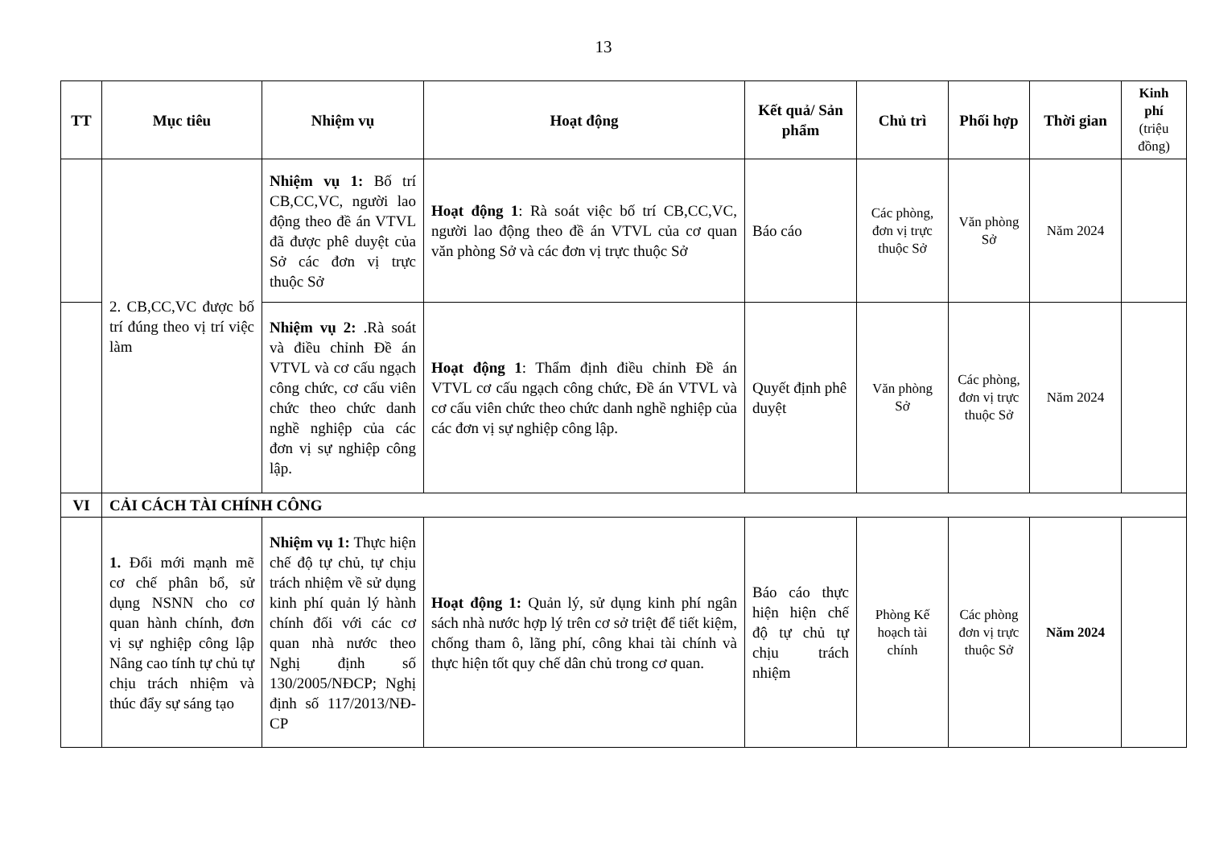13
| TT | Mục tiêu | Nhiệm vụ | Hoạt động | Kết quả/ Sản phẩm | Chủ trì | Phối hợp | Thời gian | Kinh phí (triệu đồng) |
| --- | --- | --- | --- | --- | --- | --- | --- | --- |
| | 2. CB,CC,VC được bố trí đúng theo vị trí việc làm | Nhiệm vụ 1: Bố trí CB,CC,VC, người lao động theo đề án VTVL đã được phê duyệt của Sở các đơn vị trực thuộc Sở | Hoạt động 1 : Rà soát việc bố trí CB,CC,VC, người lao động theo đề án VTVL của cơ quan văn phòng Sở và các đơn vị trực thuộc Sở | Báo cáo | Các phòng, đơn vị trực thuộc Sở | Văn phòng Sở | Năm 2024 | |
| | | Nhiệm vụ 2: .Rà soát và điều chỉnh Đề án VTVL và cơ cấu ngạch công chức, cơ cấu viên chức theo chức danh nghề nghiệp của các đơn vị sự nghiệp công lập. | Hoạt động 1 : Thẩm định điều chỉnh Đề án VTVL cơ cấu ngạch công chức, Đề án VTVL và cơ cấu viên chức theo chức danh nghề nghiệp của các đơn vị sự nghiệp công lập. | Quyết định phê duyệt | Văn phòng Sở | Các phòng, đơn vị trực thuộc Sở | Năm 2024 | |
| VI | CẢI CÁCH TÀI CHÍNH CÔNG | | | | | | | |
| | 1. Đổi mới mạnh mẽ cơ chế phân bổ, sử dụng NSNN cho cơ quan hành chính, đơn vị sự nghiệp công lập Nâng cao tính tự chủ tự chịu trách nhiệm và thúc đẩy sự sáng tạo | Nhiệm vụ 1: Thực hiện chế độ tự chủ, tự chịu trách nhiệm về sử dụng kinh phí quản lý hành chính đối với các cơ quan nhà nước theo Nghị định số 130/2005/NĐCP; Nghị định số 117/2013/NĐ-CP | Hoạt động 1: Quản lý, sử dụng kinh phí ngân sách nhà nước hợp lý trên cơ sở triệt để tiết kiệm, chống tham ô, lãng phí, công khai tài chính và thực hiện tốt quy chế dân chủ trong cơ quan. | Báo cáo thực hiện hiện chế độ tự chủ tự chịu trách nhiệm | Phòng Kế hoạch tài chính | Các phòng đơn vị trực thuộc Sở | Năm 2024 | |